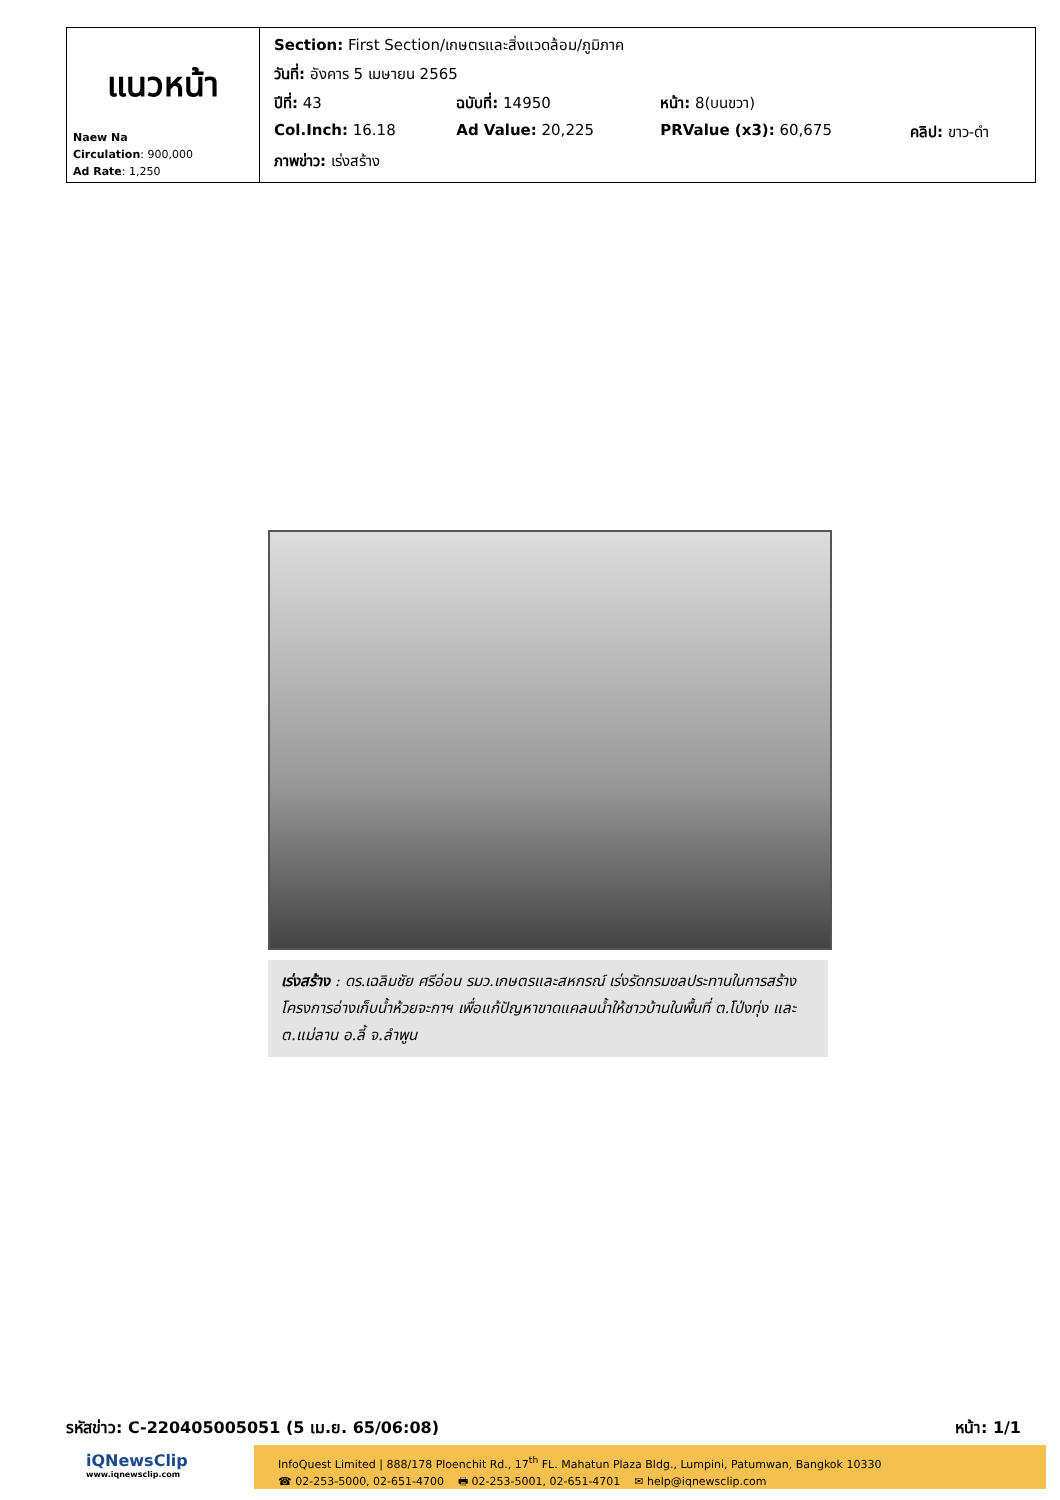| แนวหน้า Naew Na Circulation : 900,000 Ad Rate : 1,250 | / Section: First Section/เกษตรและสิ่งแวดล้อม/ภูมิภาค / / / / / วันที่: อังคาร 5 เมษายน 2565 / / / / / ปีที่: 43 / ฉบับที่: 14950 / หน้า: 8(บนขวา) / / / Col.Inch: 16.18 / Ad Value: 20,225 / PRValue (x3): 60,675 / คลิป: ขาว-ดำ / / ภาพข่าว: เร่งสร้าง / / / / |
เร่งสร้าง : ดร.เฉลิมชัย ศรีอ่อน รมว.เกษตรและสหกรณ์ เร่งรัดกรมชลประทานในการสร้างโครงการอ่างเก็บน้ำห้วยจะกาฯ เพื่อแก้ปัญหาขาดแคลนน้ำให้ชาวบ้านในพื้นที่ ต.โป่งทุ่ง และ ต.แม่ลาน อ.ลี้ จ.ลำพูน
รหัสข่าว: C-220405005051 (5 เม.ย. 65/06:08) หน้า: 1/1
iQNewsClip
www.iqnewsclip.com
InfoQuest Limited | 888/178 Ploenchit Rd., 17<sup>th</sup> FL. Mahatun Plaza Bldg., Lumpini, Patumwan, Bangkok 10330
☎ 02-253-5000, 02-651-4700 🖶 02-253-5001, 02-651-4701 ✉ help@iqnewsclip.com